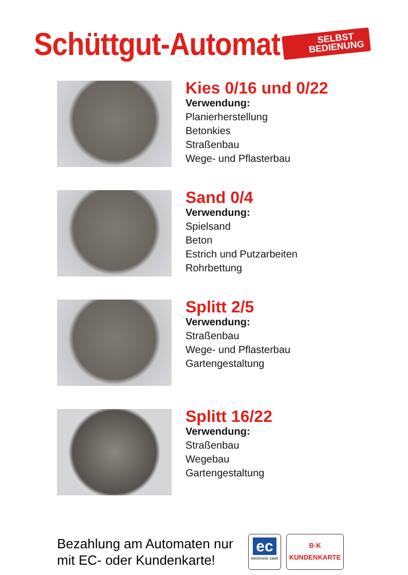Schüttgut-Automat
SELBST
BEDIENUNG
Kies 0/16 und 0/22
Verwendung:
Planierherstellung
Betonkies
Straßenbau
Wege- und Pflasterbau
Sand 0/4
Verwendung:
Spielsand
Beton
Estrich und Putzarbeiten
Rohrbettung
Splitt 2/5
Verwendung:
Straßenbau
Wege- und Pflasterbau
Gartengestaltung
Splitt 16/22
Verwendung:
Straßenbau
Wegebau
Gartengestaltung
Bezahlung am Automaten nur mit EC- oder Kundenkarte!
ec
electronic cash
B·K
KUNDENKARTE